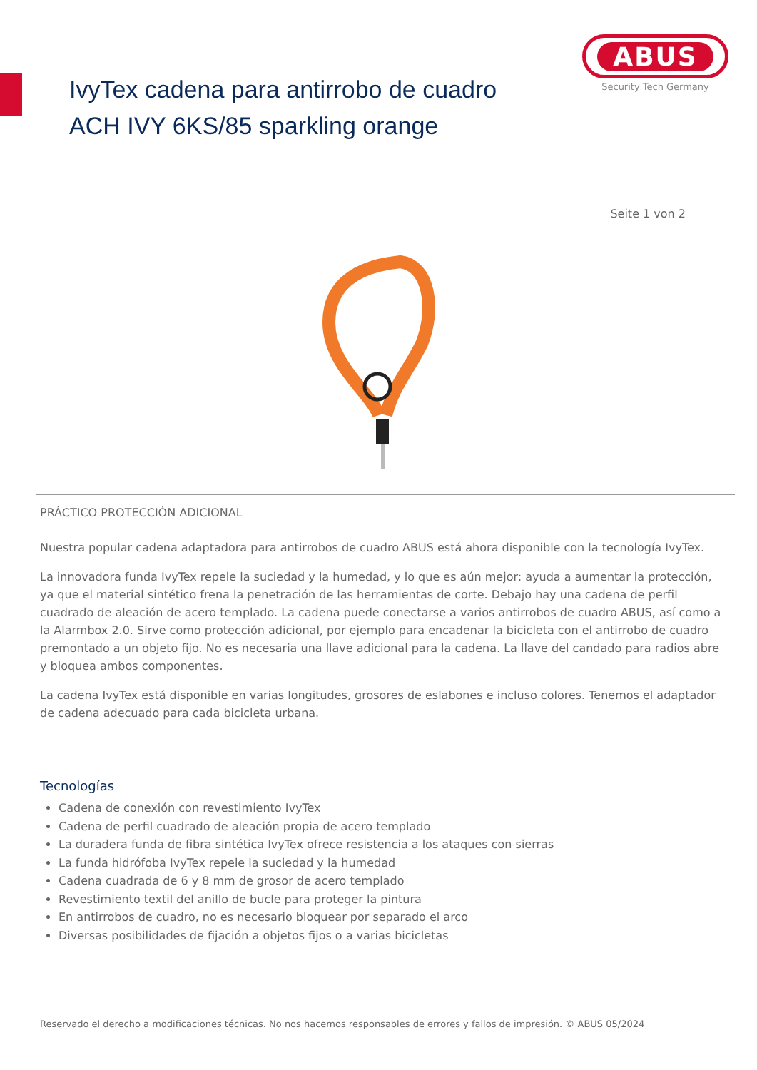IvyTex cadena para antirrobo de cuadro
ACH IVY 6KS/85 sparkling orange
ABUS
Security Tech Germany
Seite 1 von 2
PRÁCTICO PROTECCIÓN ADICIONAL
Nuestra popular cadena adaptadora para antirrobos de cuadro ABUS está ahora disponible con la tecnología IvyTex.
La innovadora funda IvyTex repele la suciedad y la humedad, y lo que es aún mejor: ayuda a aumentar la protección, ya que el material sintético frena la penetración de las herramientas de corte. Debajo hay una cadena de perfil cuadrado de aleación de acero templado. La cadena puede conectarse a varios antirrobos de cuadro ABUS, así como a la Alarmbox 2.0. Sirve como protección adicional, por ejemplo para encadenar la bicicleta con el antirrobo de cuadro premontado a un objeto fijo. No es necesaria una llave adicional para la cadena. La llave del candado para radios abre y bloquea ambos componentes.
La cadena IvyTex está disponible en varias longitudes, grosores de eslabones e incluso colores. Tenemos el adaptador de cadena adecuado para cada bicicleta urbana.
Tecnologías
Cadena de conexión con revestimiento IvyTex
Cadena de perfil cuadrado de aleación propia de acero templado
La duradera funda de fibra sintética IvyTex ofrece resistencia a los ataques con sierras
La funda hidrófoba IvyTex repele la suciedad y la humedad
Cadena cuadrada de 6 y 8 mm de grosor de acero templado
Revestimiento textil del anillo de bucle para proteger la pintura
En antirrobos de cuadro, no es necesario bloquear por separado el arco
Diversas posibilidades de fijación a objetos fijos o a varias bicicletas
Reservado el derecho a modificaciones técnicas. No nos hacemos responsables de errores y fallos de impresión. © ABUS 05/2024